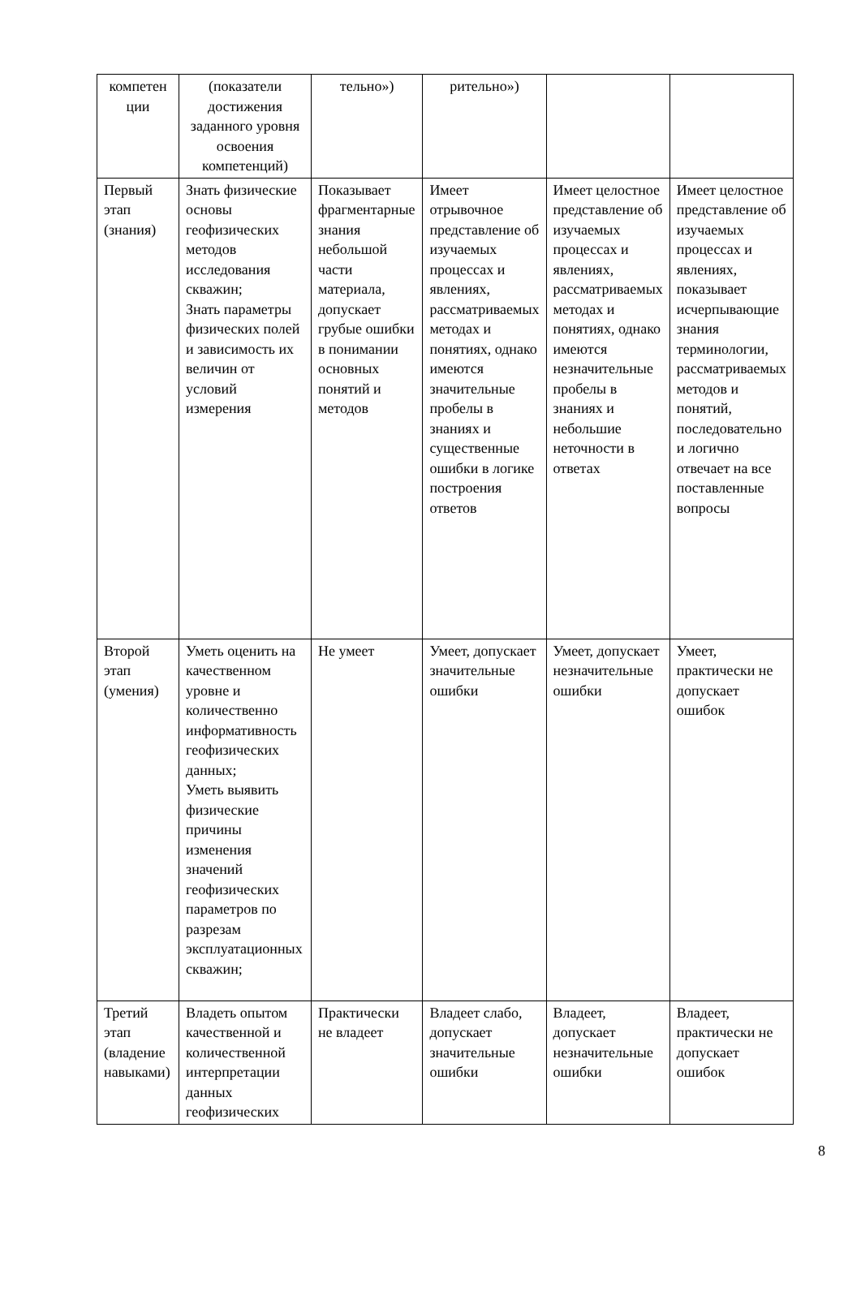| компетен ции | (показатели достижения заданного уровня освоения компетенций) | тельно») | рительно») | | |
| Первый этап (знания) | Знать физические основы геофизических методов исследования скважин; Знать параметры физических полей и зависимость их величин от условий измерения | Показывает фрагментарные знания небольшой части материала, допускает грубые ошибки в понимании основных понятий и методов | Имеет отрывочное представление об изучаемых процессах и явлениях, рассматриваемых методах и понятиях, однако имеются значительные пробелы в знаниях и существенные ошибки в логике построения ответов | Имеет целостное представление об изучаемых процессах и явлениях, рассматриваемых методах и понятиях, однако имеются незначительные пробелы в знаниях и небольшие неточности в ответах | Имеет целостное представление об изучаемых процессах и явлениях, показывает исчерпывающие знания терминологии, рассматриваемых методов и понятий, последовательно и логично отвечает на все поставленные вопросы |
| Второй этап (умения) | Уметь оценить на качественном уровне и количественно информативность геофизических данных; Уметь выявить физические причины изменения значений геофизических параметров по разрезам эксплуатационных скважин; | Не умеет | Умеет, допускает значительные ошибки | Умеет, допускает незначительные ошибки | Умеет, практически не допускает ошибок |
| Третий этап (владение навыками) | Владеть опытом качественной и количественной интерпретации данных геофизических | Практически не владеет | Владеет слабо, допускает значительные ошибки | Владеет, допускает незначительные ошибки | Владеет, практически не допускает ошибок |
8